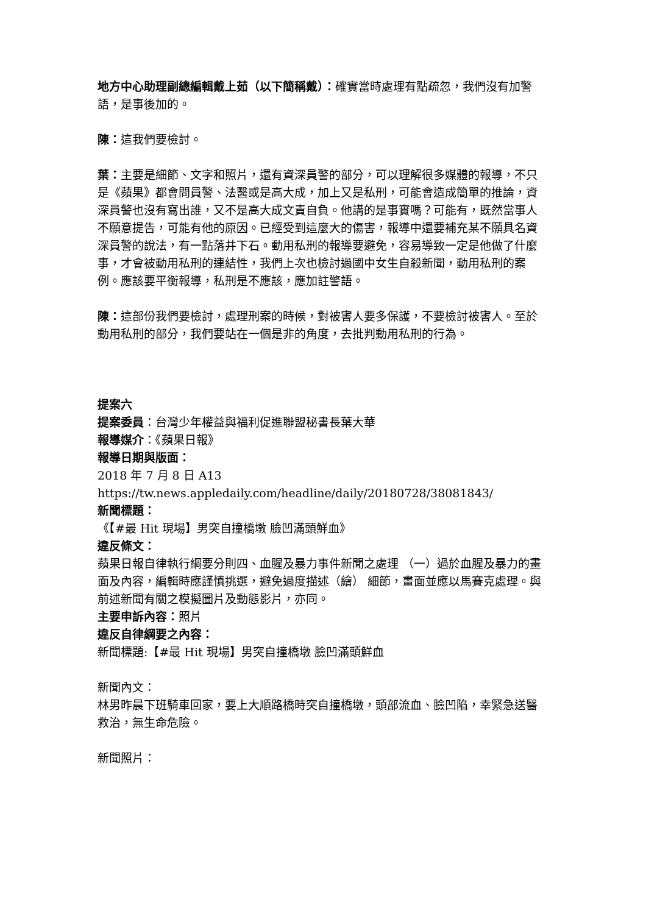地方中心助理副總編輯戴上茹（以下簡稱戴）：確實當時處理有點疏忽，我們沒有加警語，是事後加的。
陳：這我們要檢討。
葉：主要是細節、文字和照片，還有資深員警的部分，可以理解很多媒體的報導，不只是《蘋果》都會問員警、法醫或是高大成，加上又是私刑，可能會造成簡單的推論，資深員警也沒有寫出誰，又不是高大成文責自負。他講的是事實嗎？可能有，既然當事人不願意提告，可能有他的原因。已經受到這麼大的傷害，報導中還要補充某不願具名資深員警的說法，有一點落井下石。動用私刑的報導要避免，容易導致一定是他做了什麼事，才會被動用私刑的連結性，我們上次也檢討過國中女生自殺新聞，動用私刑的案例。應該要平衡報導，私刑是不應該，應加註警語。
陳：這部份我們要檢討，處理刑案的時候，對被害人要多保護，不要檢討被害人。至於動用私刑的部分，我們要站在一個是非的角度，去批判動用私刑的行為。
提案六
提案委員：台灣少年權益與福利促進聯盟秘書長葉大華
報導媒介：《蘋果日報》
報導日期與版面：
2018 年 7 月 8 日 A13
https://tw.news.appledaily.com/headline/daily/20180728/38081843/
新聞標題：
《【#最 Hit 現場】男突自撞橋墩 臉凹滿頭鮮血》
違反條文：
蘋果日報自律執行綱要分則四、血腥及暴力事件新聞之處理 （一）過於血腥及暴力的畫面及內容，編輯時應謹慎挑選，避免過度描述（繪） 細節，畫面並應以馬賽克處理。與前述新聞有關之模擬圖片及動態影片，亦同。
主要申訴內容：照片
違反自律綱要之內容：
新聞標題:【#最 Hit 現場】男突自撞橋墩 臉凹滿頭鮮血
新聞內文：
林男昨晨下班騎車回家，要上大順路橋時突自撞橋墩，頭部流血、臉凹陷，幸緊急送醫救治，無生命危險。
新聞照片：